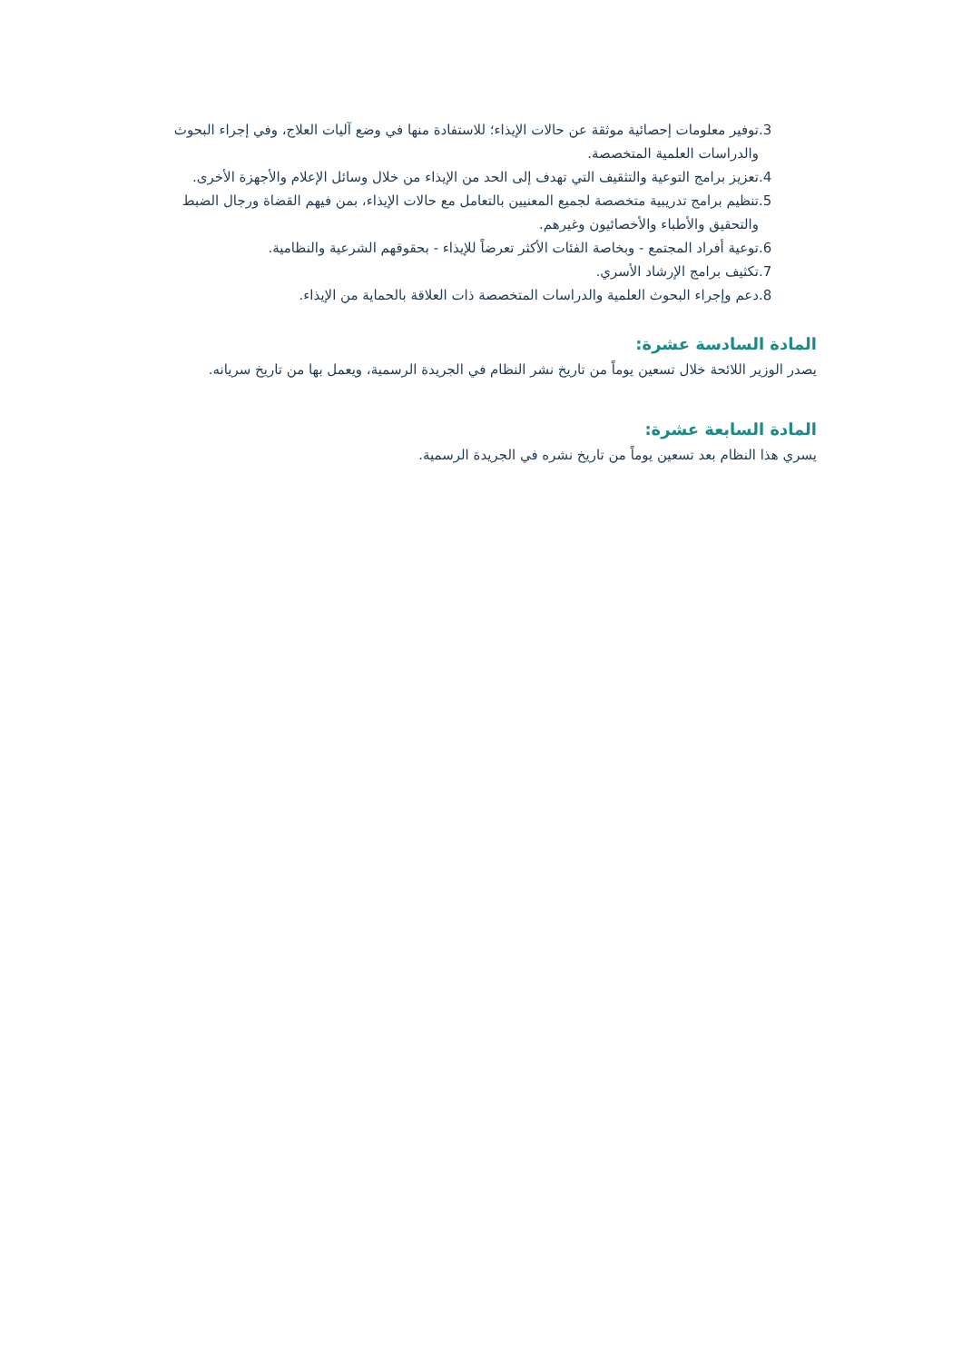.3 توفير معلومات إحصائية موثقة عن حالات الإيذاء؛ للاستفادة منها في وضع آليات العلاج، وفي إجراء البحوث والدراسات العلمية المتخصصة.
.4 تعزيز برامج التوعية والتثقيف التي تهدف إلى الحد من الإيذاء من خلال وسائل الإعلام والأجهزة الأخرى.
.5 تنظيم برامج تدريبية متخصصة لجميع المعنيين بالتعامل مع حالات الإيذاء، بمن فيهم القضاة ورجال الضبط والتحقيق والأطباء والأخصائيون وغيرهم.
.6 توعية أفراد المجتمع - وبخاصة الفئات الأكثر تعرضاً للإيذاء - بحقوقهم الشرعية والنظامية.
.7 تكثيف برامج الإرشاد الأسري.
.8 دعم وإجراء البحوث العلمية والدراسات المتخصصة ذات العلاقة بالحماية من الإيذاء.
المادة السادسة عشرة:
يصدر الوزير اللائحة خلال تسعين يوماً من تاريخ نشر النظام في الجريدة الرسمية، ويعمل بها من تاريخ سريانه.
المادة السابعة عشرة:
يسري هذا النظام بعد تسعين يوماً من تاريخ نشره في الجريدة الرسمية.